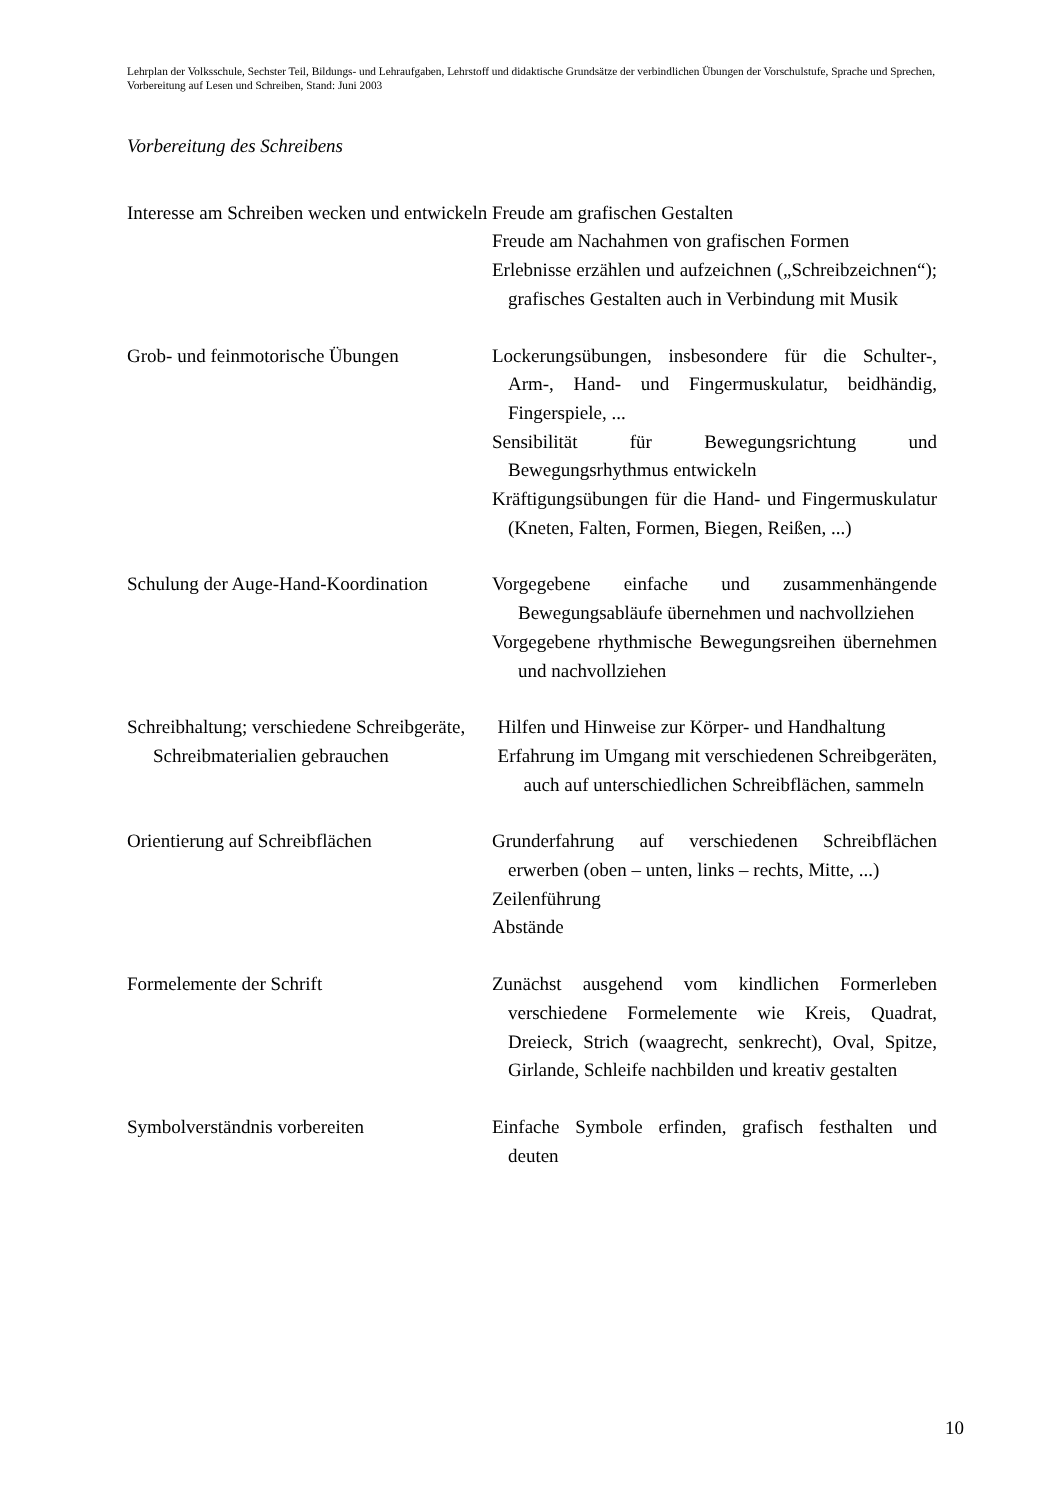Lehrplan der Volksschule, Sechster Teil, Bildungs- und Lehraufgaben, Lehrstoff und didaktische Grundsätze der verbindlichen Übungen der Vorschulstufe, Sprache und Sprechen, Vorbereitung auf Lesen und Schreiben, Stand: Juni 2003
Vorbereitung des Schreibens
Interesse am Schreiben wecken und entwickeln
Freude am grafischen Gestalten
Freude am Nachahmen von grafischen Formen
Erlebnisse erzählen und aufzeichnen („Schreibzeichnen“); grafisches Gestalten auch in Verbindung mit Musik
Grob- und feinmotorische Übungen
Lockerungsübungen, insbesondere für die Schulter-, Arm-, Hand- und Fingermuskulatur, beidhändig, Fingerspiele, ...
Sensibilität für Bewegungsrichtung und Bewegungsrhythmus entwickeln
Kräftigungsübungen für die Hand- und Fingermuskulatur (Kneten, Falten, Formen, Biegen, Reißen, ...)
Schulung der Auge-Hand-Koordination
Vorgegebene einfache und zusammenhängende Bewegungsabläufe übernehmen und nachvollziehen
Vorgegebene rhythmische Bewegungsreihen übernehmen und nachvollziehen
Schreibhaltung; verschiedene Schreibgeräte, Schreibmaterialien gebrauchen
Hilfen und Hinweise zur Körper- und Handhaltung
Erfahrung im Umgang mit verschiedenen Schreibgeräten, auch auf unterschiedlichen Schreibflächen, sammeln
Orientierung auf Schreibflächen Grunderfahrung auf verschiedenen Schreibflächen erwerben (oben – unten, links – rechts, Mitte, ...)
Zeilenführung
Abstände
Formelemente der Schrift Zunächst ausgehend vom kindlichen Formerleben verschiedene Formelemente wie Kreis, Quadrat, Dreieck, Strich (waagrecht, senkrecht), Oval, Spitze, Girlande, Schleife nachbilden und kreativ gestalten
Symbolverständnis vorbereiten Einfache Symbole erfinden, grafisch festhalten und deuten
10